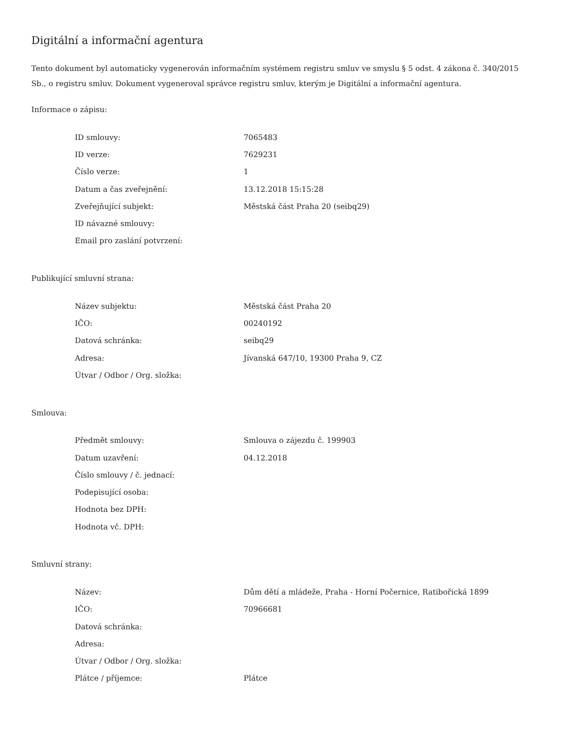Digitální a informační agentura
Tento dokument byl automaticky vygenerován informačním systémem registru smluv ve smyslu § 5 odst. 4 zákona č. 340/2015 Sb., o registru smluv. Dokument vygeneroval správce registru smluv, kterým je Digitální a informační agentura.
Informace o zápisu:
| ID smlouvy: | 7065483 |
| ID verze: | 7629231 |
| Číslo verze: | 1 |
| Datum a čas zveřejnění: | 13.12.2018 15:15:28 |
| Zveřejňující subjekt: | Městská část Praha 20 (seibq29) |
| ID návazné smlouvy: | |
| Email pro zaslání potvrzení: | |
Publikující smluvní strana:
| Název subjektu: | Městská část Praha 20 |
| IČO: | 00240192 |
| Datová schránka: | seibq29 |
| Adresa: | Jívanská 647/10, 19300 Praha 9, CZ |
| Útvar / Odbor / Org. složka: | |
Smlouva:
| Předmět smlouvy: | Smlouva o zájezdu č. 199903 |
| Datum uzavření: | 04.12.2018 |
| Číslo smlouvy / č. jednací: | |
| Podepisující osoba: | |
| Hodnota bez DPH: | |
| Hodnota vč. DPH: | |
Smluvní strany:
| Název: | Dům dětí a mládeže, Praha - Horní Počernice, Ratibořická 1899 |
| IČO: | 70966681 |
| Datová schránka: | |
| Adresa: | |
| Útvar / Odbor / Org. složka: | |
| Plátce / příjemce: | Plátce |